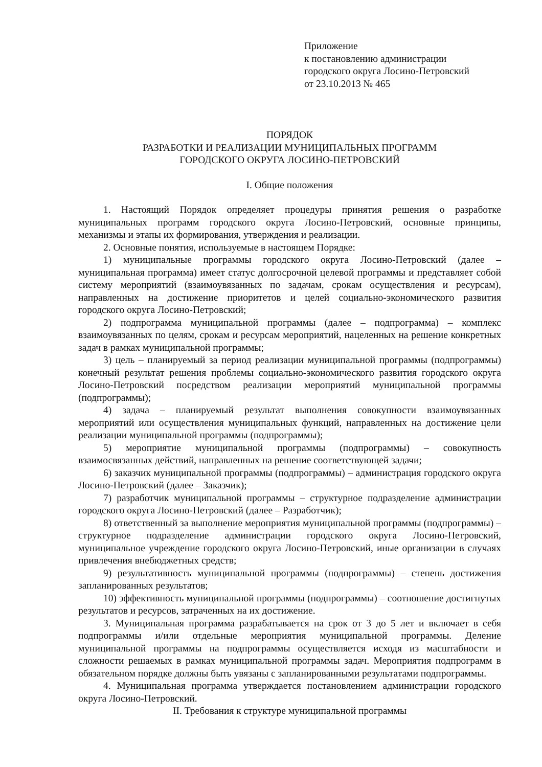Приложение
к постановлению администрации
городского округа Лосино-Петровский
от 23.10.2013 № 465
ПОРЯДОК
РАЗРАБОТКИ И РЕАЛИЗАЦИИ МУНИЦИПАЛЬНЫХ ПРОГРАММ
ГОРОДСКОГО ОКРУГА ЛОСИНО-ПЕТРОВСКИЙ
I. Общие положения
1. Настоящий Порядок определяет процедуры принятия решения о разработке муниципальных программ городского округа Лосино-Петровский, основные принципы, механизмы и этапы их формирования, утверждения и реализации.
2. Основные понятия, используемые в настоящем Порядке:
1) муниципальные программы городского округа Лосино-Петровский (далее – муниципальная программа) имеет статус долгосрочной целевой программы и представляет собой систему мероприятий (взаимоувязанных по задачам, срокам осуществления и ресурсам), направленных на достижение приоритетов и целей социально-экономического развития городского округа Лосино-Петровский;
2) подпрограмма муниципальной программы (далее – подпрограмма) – комплекс взаимоувязанных по целям, срокам и ресурсам мероприятий, нацеленных на решение конкретных задач в рамках муниципальной программы;
3) цель – планируемый за период реализации муниципальной программы (подпрограммы) конечный результат решения проблемы социально-экономического развития городского округа Лосино-Петровский посредством реализации мероприятий муниципальной программы (подпрограммы);
4) задача – планируемый результат выполнения совокупности взаимоувязанных мероприятий или осуществления муниципальных функций, направленных на достижение цели реализации муниципальной программы (подпрограммы);
5) мероприятие муниципальной программы (подпрограммы) – совокупность взаимосвязанных действий, направленных на решение соответствующей задачи;
6) заказчик муниципальной программы (подпрограммы) – администрация городского округа Лосино-Петровский (далее – Заказчик);
7) разработчик муниципальной программы – структурное подразделение администрации городского округа Лосино-Петровский (далее – Разработчик);
8) ответственный за выполнение мероприятия муниципальной программы (подпрограммы) – структурное подразделение администрации городского округа Лосино-Петровский, муниципальное учреждение городского округа Лосино-Петровский, иные организации в случаях привлечения внебюджетных средств;
9) результативность муниципальной программы (подпрограммы) – степень достижения запланированных результатов;
10) эффективность муниципальной программы (подпрограммы) – соотношение достигнутых результатов и ресурсов, затраченных на их достижение.
3. Муниципальная программа разрабатывается на срок от 3 до 5 лет и включает в себя подпрограммы и/или отдельные мероприятия муниципальной программы. Деление муниципальной программы на подпрограммы осуществляется исходя из масштабности и сложности решаемых в рамках муниципальной программы задач. Мероприятия подпрограмм в обязательном порядке должны быть увязаны с запланированными результатами подпрограммы.
4. Муниципальная программа утверждается постановлением администрации городского округа Лосино-Петровский.
II. Требования к структуре муниципальной программы